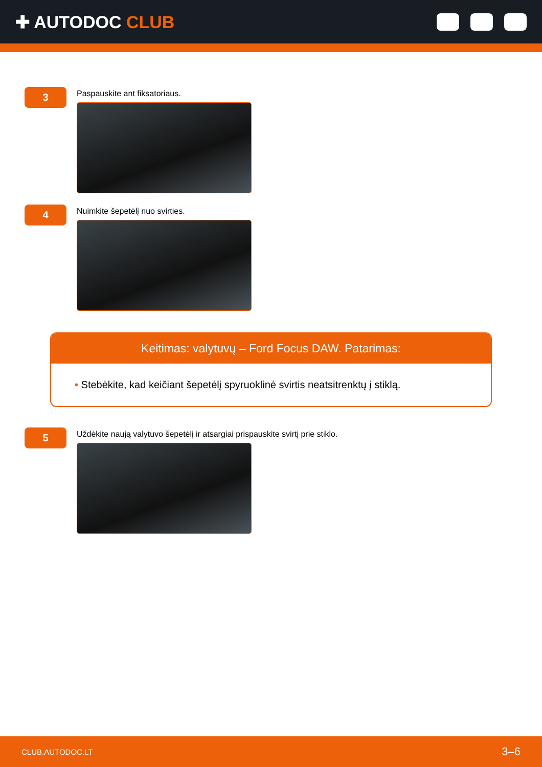✚ AUTODOC CLUB
3
Paspauskite ant fiksatoriaus.
4
Nuimkite šepetėlį nuo svirties.
Keitimas: valytuvų – Ford Focus DAW. Patarimas:
• Stebėkite, kad keičiant šepetėlį spyruoklinė svirtis neatsitrenktų į stiklą.
5
Uždėkite naują valytuvo šepetėlį ir atsargiai prispauskite svirtį prie stiklo.
CLUB.AUTODOC.LT 3–6